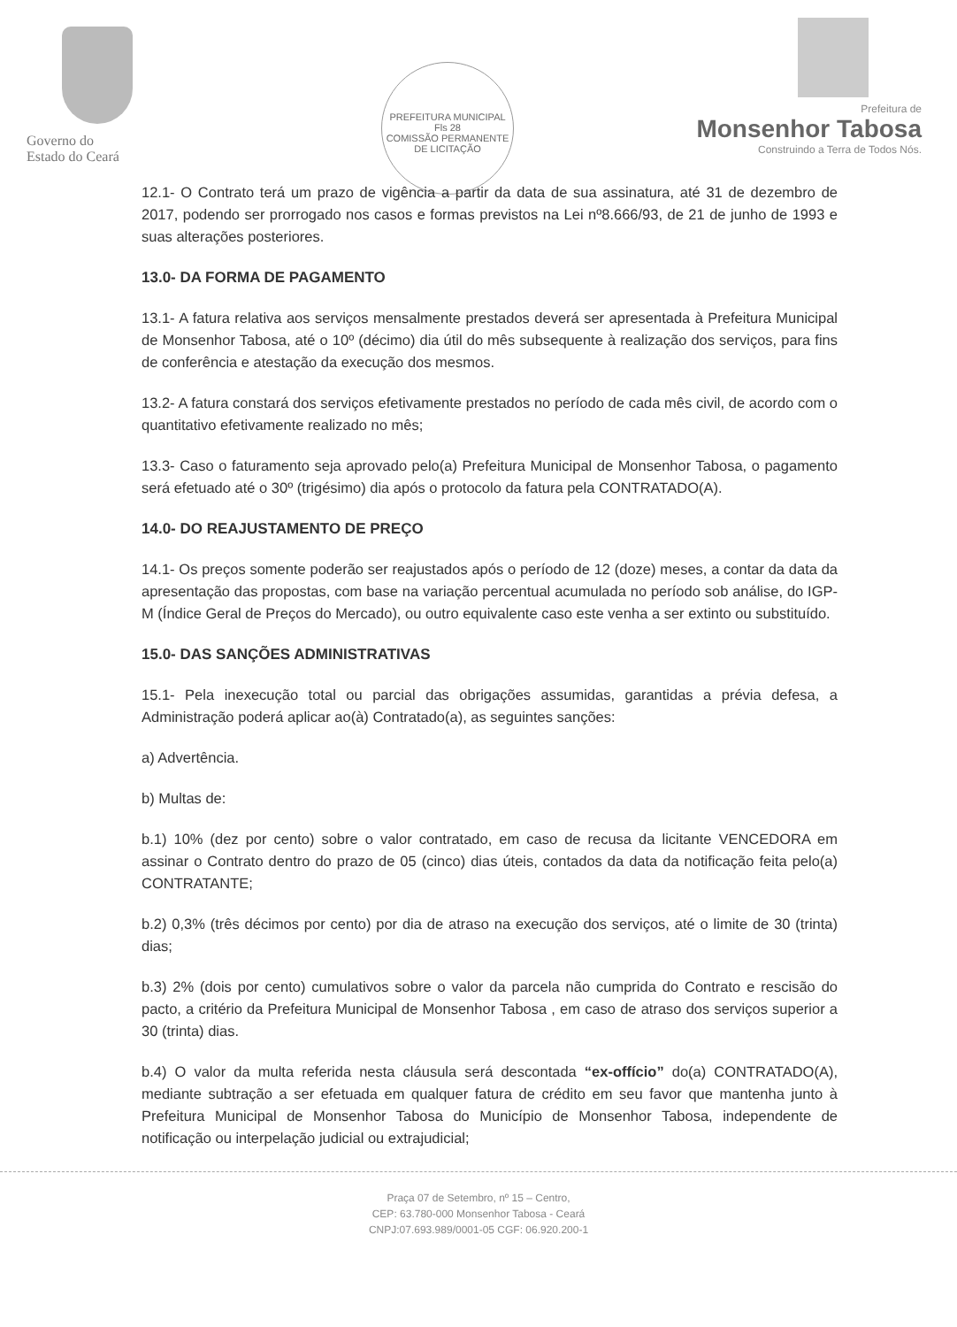Governo do
Estado do Ceará
PREFEITURA MUNICIPAL
Fls 28
COMISSÃO PERMANENTE DE LICITAÇÃO
Prefeitura de
Monsenhor Tabosa
Construindo a Terra de Todos Nós.
12.1- O Contrato terá um prazo de vigência a partir da data de sua assinatura, até 31 de dezembro de 2017, podendo ser prorrogado nos casos e formas previstos na Lei nº8.666/93, de 21 de junho de 1993 e suas alterações posteriores.
13.0- DA FORMA DE PAGAMENTO
13.1- A fatura relativa aos serviços mensalmente prestados deverá ser apresentada à Prefeitura Municipal de Monsenhor Tabosa, até o 10º (décimo) dia útil do mês subsequente à realização dos serviços, para fins de conferência e atestação da execução dos mesmos.
13.2- A fatura constará dos serviços efetivamente prestados no período de cada mês civil, de acordo com o quantitativo efetivamente realizado no mês;
13.3- Caso o faturamento seja aprovado pelo(a) Prefeitura Municipal de Monsenhor Tabosa, o pagamento será efetuado até o 30º (trigésimo) dia após o protocolo da fatura pela CONTRATADO(A).
14.0- DO REAJUSTAMENTO DE PREÇO
14.1- Os preços somente poderão ser reajustados após o período de 12 (doze) meses, a contar da data da apresentação das propostas, com base na variação percentual acumulada no período sob análise, do IGP-M (Índice Geral de Preços do Mercado), ou outro equivalente caso este venha a ser extinto ou substituído.
15.0- DAS SANÇÕES ADMINISTRATIVAS
15.1- Pela inexecução total ou parcial das obrigações assumidas, garantidas a prévia defesa, a Administração poderá aplicar ao(à) Contratado(a), as seguintes sanções:
a) Advertência.
b) Multas de:
b.1) 10% (dez por cento) sobre o valor contratado, em caso de recusa da licitante VENCEDORA em assinar o Contrato dentro do prazo de 05 (cinco) dias úteis, contados da data da notificação feita pelo(a) CONTRATANTE;
b.2) 0,3% (três décimos por cento) por dia de atraso na execução dos serviços, até o limite de 30 (trinta) dias;
b.3) 2% (dois por cento) cumulativos sobre o valor da parcela não cumprida do Contrato e rescisão do pacto, a critério da Prefeitura Municipal de Monsenhor Tabosa , em caso de atraso dos serviços superior a 30 (trinta) dias.
b.4) O valor da multa referida nesta cláusula será descontada “ex-offício” do(a) CONTRATADO(A), mediante subtração a ser efetuada em qualquer fatura de crédito em seu favor que mantenha junto à Prefeitura Municipal de Monsenhor Tabosa do Município de Monsenhor Tabosa, independente de notificação ou interpelação judicial ou extrajudicial;
Praça 07 de Setembro, nº 15 – Centro,
CEP: 63.780-000 Monsenhor Tabosa - Ceará
CNPJ:07.693.989/0001-05 CGF: 06.920.200-1